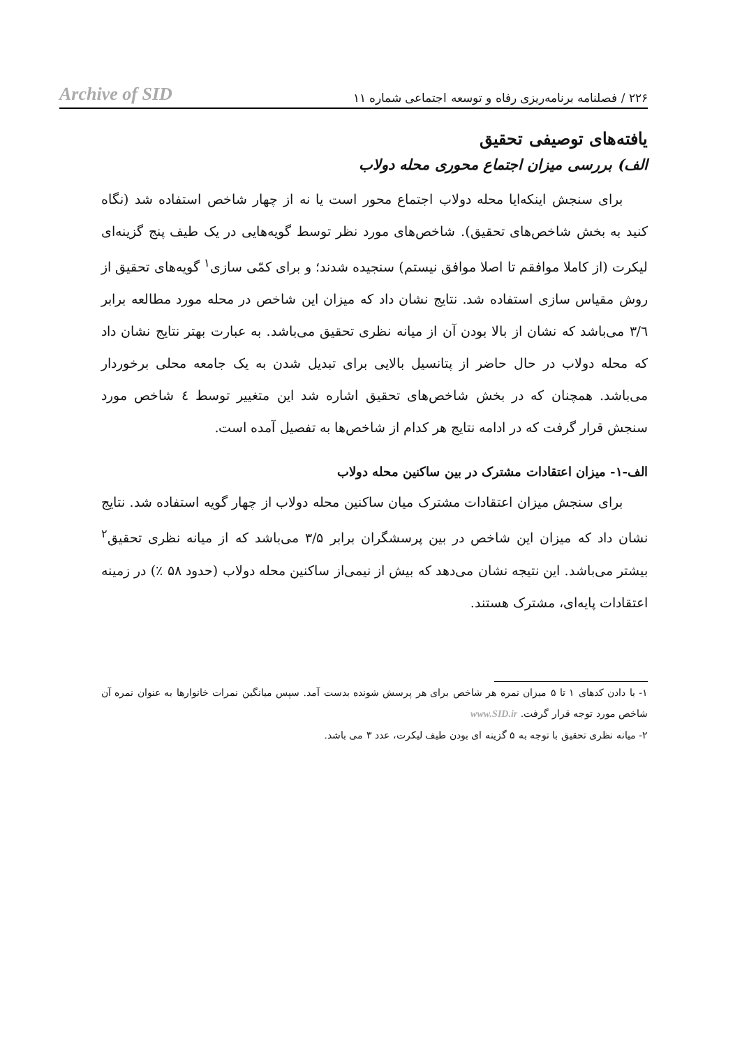۲۲۶ / فصلنامه برنامه‌ریزی رفاه و توسعه اجتماعی شماره ۱۱ Archive of SID
یافته‌های توصیفی تحقیق
الف) بررسی میزان اجتماع محوری محله دولاب
برای سنجش اینکه‌ایا محله دولاب اجتماع محور است یا نه از چهار شاخص استفاده شد (نگاه کنید به بخش شاخص‌های تحقیق). شاخص‌های مورد نظر توسط گویه‌هایی در یک طیف پنج گزینه‌ای لیکرت (از کاملا موافقم تا اصلا موافق نیستم) سنجیده شدند؛ و برای کمّی سازی<sup>۱</sup> گویه‌های تحقیق از روش مقیاس سازی استفاده شد. نتایج نشان داد که میزان این شاخص در محله مورد مطالعه برابر ۳/٦ می‌باشد که نشان از بالا بودن آن از میانه نظری تحقیق می‌باشد. به عبارت بهتر نتایج نشان داد که محله دولاب در حال حاضر از پتانسیل بالایی برای تبدیل شدن به یک جامعه محلی برخوردار می‌باشد. همچنان که در بخش شاخص‌های تحقیق اشاره شد این متغییر توسط ٤ شاخص مورد سنجش قرار گرفت که در ادامه نتایج هر کدام از شاخص‌ها به تفصیل آمده است.
الف-۱- میزان اعتقادات مشترک در بین ساکنین محله دولاب
برای سنجش میزان اعتقادات مشترک میان ساکنین محله دولاب از چهار گویه استفاده شد. نتایج نشان داد که میزان این شاخص در بین پرسشگران برابر ۳/۵ می‌باشد که از میانه نظری تحقیق<sup>۲</sup> بیشتر می‌باشد. این نتیجه نشان می‌دهد که بیش از نیمی‌از ساکنین محله دولاب (حدود ۵۸ ٪) در زمینه اعتقادات پایه‌ای، مشترک هستند.
۱- با دادن کدهای ۱ تا ۵ میزان نمره هر شاخص برای هر پرسش شونده بدست آمد. سپس میانگین نمرات خانوارها به عنوان نمره آن شاخص مورد توجه قرار گرفت. www.SID.ir
۲- میانه نظری تحقیق با توجه به ۵ گزینه ای بودن طیف لیکرت، عدد ۳ می باشد.